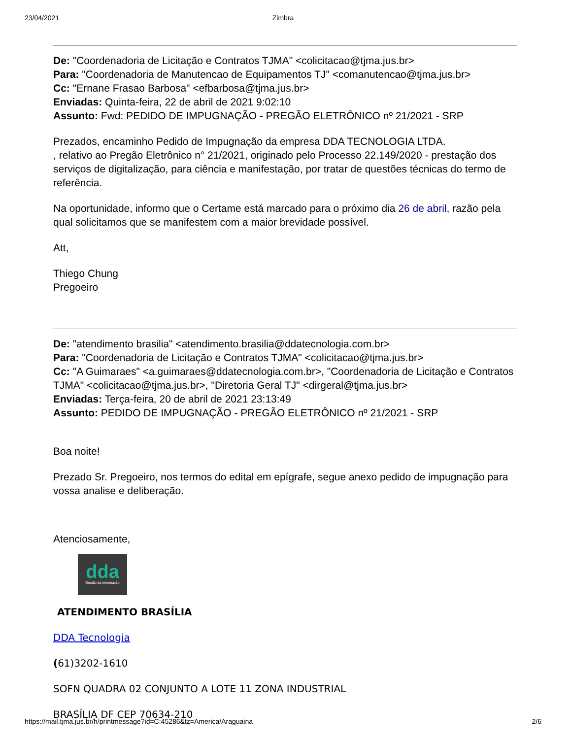23/04/2021 Zimbra
De: "Coordenadoria de Licitação e Contratos TJMA" <colicitacao@tjma.jus.br>
Para: "Coordenadoria de Manutencao de Equipamentos TJ" <comanutencao@tjma.jus.br>
Cc: "Ernane Frasao Barbosa" <efbarbosa@tjma.jus.br>
Enviadas: Quinta-feira, 22 de abril de 2021 9:02:10
Assunto: Fwd: PEDIDO DE IMPUGNAÇÃO - PREGÃO ELETRÔNICO nº 21/2021 - SRP
Prezados, encaminho Pedido de Impugnação da empresa DDA TECNOLOGIA LTDA.
, relativo ao Pregão Eletrônico n° 21/2021, originado pelo Processo 22.149/2020 - prestação dos serviços de digitalização, para ciência e manifestação, por tratar de questões técnicas do termo de referência.
Na oportunidade, informo que o Certame está marcado para o próximo dia 26 de abril, razão pela qual solicitamos que se manifestem com a maior brevidade possível.
Att,
Thiego Chung
Pregoeiro
De: "atendimento brasilia" <atendimento.brasilia@ddatecnologia.com.br>
Para: "Coordenadoria de Licitação e Contratos TJMA" <colicitacao@tjma.jus.br>
Cc: "A Guimaraes" <a.guimaraes@ddatecnologia.com.br>, "Coordenadoria de Licitação e Contratos TJMA" <colicitacao@tjma.jus.br>, "Diretoria Geral TJ" <dirgeral@tjma.jus.br>
Enviadas: Terça-feira, 20 de abril de 2021 23:13:49
Assunto: PEDIDO DE IMPUGNAÇÃO - PREGÃO ELETRÔNICO nº 21/2021 - SRP
Boa noite!
Prezado Sr. Pregoeiro, nos termos do edital em epígrafe, segue anexo pedido de impugnação para vossa analise e deliberação.
Atenciosamente,
dda
Gestão da Informação
ATENDIMENTO BRASÍLIA
DDA Tecnologia
(61)3202-1610
SOFN QUADRA 02 CONJUNTO A LOTE 11 ZONA INDUSTRIAL
BRASÍLIA DF CEP 70634-210
https://mail.tjma.jus.br/h/printmessage?id=C:45286&tz=America/Araguaina 2/6